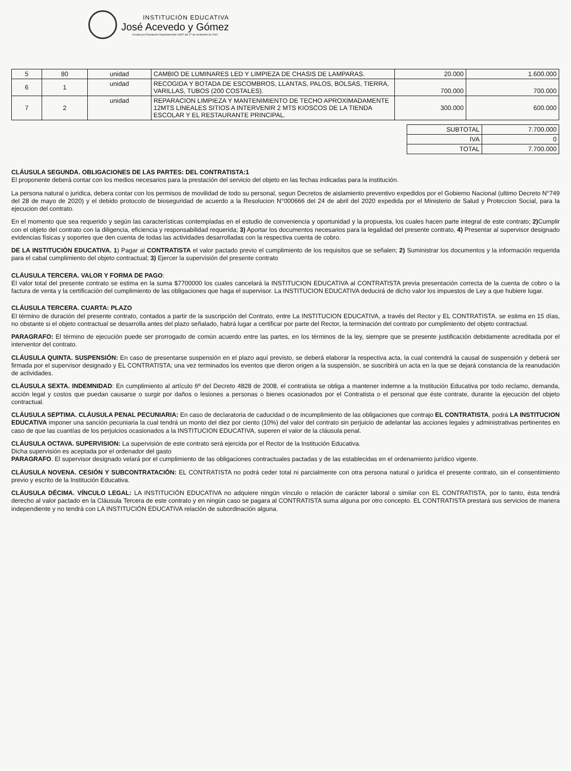INSTITUCIÓN EDUCATIVA
José Acevedo y Gómez
Creada por Resolución Departamental 16307 del 27 de noviembre de 2002
| 5 | 80 | unidad | CAMBIO DE LUMINARES LED Y LIMPIEZA DE CHASIS DE LAMPARAS. | 20.000 | 1.600.000 |
| 6 | 1 | unidad | RECOGIDA Y BOTADA DE ESCOMBROS, LLANTAS, PALOS, BOLSAS, TIERRA, VARILLAS, TUBOS (200 COSTALES). | 700.000 | 700.000 |
| 7 | 2 | unidad | REPARACION LIMPIEZA Y MANTENIMIENTO DE TECHO APROXIMADAMENTE 12MTS LINEALES SITIOS A INTERVENIR 2 MTS KIOSCOS DE LA TIENDA ESCOLAR Y EL RESTAURANTE PRINCIPAL. | 300.000 | 600.000 |
| SUBTOTAL | 7.700.000 |
| IVA | 0 |
| TOTAL | 7.700.000 |
CLÁUSULA SEGUNDA. OBLIGACIONES DE LAS PARTES: DEL CONTRATISTA:1
El proponente deberá contar con los medios necesarios para la prestación del servicio del objeto en las fechas indicadas para la institución.
La persona natural o juridica, debera contar con los permisos de movilidad de todo su personal, segun Decretos de aislamiento preventivo expedidos por el Gobierno Nacional (ultimo Decreto N°749 del 28 de mayo de 2020) y el debido protocolo de bioseguridad de acuerdo a la Resolucion N°000666 del 24 de abril del 2020 expedida por el Ministerio de Salud y Proteccion Social, para la ejecucion del contrato.
En el momento que sea requerido y según las características contempladas en el estudio de conveniencia y oportunidad y la propuesta, los cuales hacen parte integral de este contrato; 2) Cumplir con el objeto del contrato con la diligencia, eficiencia y responsabilidad requerida; 3) Aportar los documentos necesarios para la legalidad del presente contrato, 4) Presentar al supervisor designado evidencias físicas y soportes que den cuenta de todas las actividades desarrolladas con la respectiva cuenta de cobro.
DE LA INSTITUCIÒN EDUCATIVA. 1) Pagar al CONTRATISTA el valor pactado previo el cumplimiento de los requisitos que se señalen; 2) Suministrar los documentos y la información requerida para el cabal cumplimiento del objeto contractual; 3) Ejercer la supervisión del presente contrato
CLÁUSULA TERCERA. VALOR Y FORMA DE PAGO:
El valor total del presente contrato se estima en la suma $7700000 los cuales cancelará la INSTITUCION EDUCATIVA al CONTRATISTA previa presentación correcta de la cuenta de cobro o la factura de venta y la certificación del cumplimiento de las obligaciones que haga el supervisor. La INSTITUCION EDUCATIVA deducirá de dicho valor los impuestos de Ley a que hubiere lugar.
CLÁUSULA TERCERA. CUARTA: PLAZO
El término de duración del presente contrato, contados a partir de la suscripción del Contrato, entre La INSTITUCION EDUCATIVA, a través del Rector y EL CONTRATISTA. se estima en 15 días, no obstante si el objeto contractual se desarrolla antes del plazo señalado, habrá lugar a certificar por parte del Rector, la terminación del contrato por cumplimiento del objeto contractual.
PARAGRAFO: El término de ejecución puede ser prorrogado de común acuerdo entre las partes, en los términos de la ley, siempre que se presente justificación debidamente acreditada por el interventor del contrato.
CLÁUSULA QUINTA. SUSPENSIÓN: En caso de presentarse suspensión en el plazo aquí previsto, se deberá elaborar la respectiva acta, la cual contendrá la causal de suspensión y deberá ser firmada por el supervisor designado y EL CONTRATISTA; una vez terminados los eventos que dieron origen a la suspensión, se suscribirá un acta en la que se dejará constancia de la reanudación de actividades.
CLÁUSULA SEXTA. INDEMNIDAD: En cumplimiento al artículo 6º del Decreto 4828 de 2008, el contratista se obliga a mantener indemne a la Institución Educativa por todo reclamo, demanda, acción legal y costos que puedan causarse o surgir por daños o lesiones a personas o bienes ocasionados por el Contratista o el personal que éste contrate, durante la ejecución del objeto contractual.
CLÁUSULA SEPTIMA. CLÁUSULA PENAL PECUNIARIA: En caso de declaratoria de caducidad o de incumplimiento de las obligaciones que contrajo EL CONTRATISTA, podrá LA INSTITUCION EDUCATIVA imponer una sanción pecuniaria la cual tendrá un monto del diez por ciento (10%) del valor del contrato sin perjuicio de adelantar las acciones legales y administrativas pertinentes en caso de que las cuantías de los perjuicios ocasionados a la INSTITUCION EDUCATIVA, superen el valor de la cláusula penal.
CLÁUSULA OCTAVA. SUPERVISION: La supervisión de este contrato será ejercida por el Rector de la Institución Educativa.
Dicha supervisión es aceptada por el ordenador del gasto
PARAGRAFO. El supervisor designado velará por el cumplimiento de las obligaciones contractuales pactadas y de las establecidas en el ordenamiento jurídico vigente.
CLÁUSULA NOVENA. CESIÓN Y SUBCONTRATACIÓN: EL CONTRATISTA no podrá ceder total ni parcialmente con otra persona natural o jurídica el presente contrato, sin el consentimiento previo y escrito de la Institución Educativa.
CLÁUSULA DÉCIMA. VÍNCULO LEGAL: LA INSTITUCIÓN EDUCATIVA no adquiere ningún vínculo o relación de carácter laboral o similar con EL CONTRATISTA, por lo tanto, ésta tendrá derecho al valor pactado en la Cláusula Tercera de este contrato y en ningún caso se pagara al CONTRATISTA suma alguna por otro concepto. EL CONTRATISTA prestará sus servicios de manera independiente y no tendrá con LA INSTITUCIÓN EDUCATIVA relación de subordinación alguna.